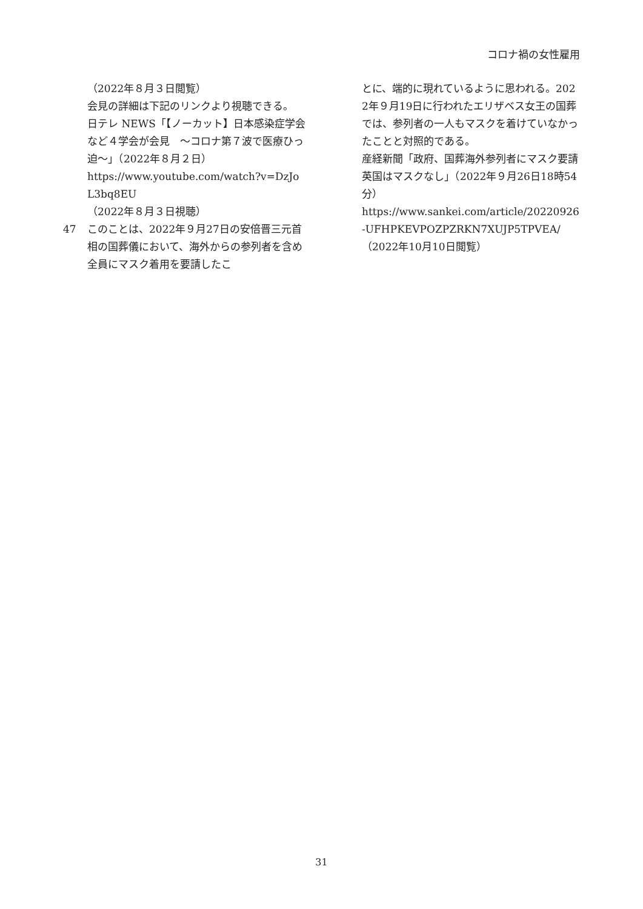コロナ禍の女性雇用
（2022年８月３日閲覧）
会見の詳細は下記のリンクより視聴できる。
日テレ NEWS「【ノーカット】日本感染症学会など４学会が会見　～コロナ第７波で医療ひっ迫～」（2022年８月２日）
https://www.youtube.com/watch?v=DzJoL3bq8EU
（2022年８月３日視聴）
47 このことは、2022年９月27日の安倍晋三元首相の国葬儀において、海外からの参列者を含め全員にマスク着用を要請したこ
とに、端的に現れているように思われる。2022年９月19日に行われたエリザベス女王の国葬では、参列者の一人もマスクを着けていなかったことと対照的である。
産経新聞「政府、国葬海外参列者にマスク要請　英国はマスクなし」（2022年９月26日18時54分）
https://www.sankei.com/article/20220926-UFHPKEVPOZPZRKN7XUJP5TPVEA/
（2022年10月10日閲覧）
31